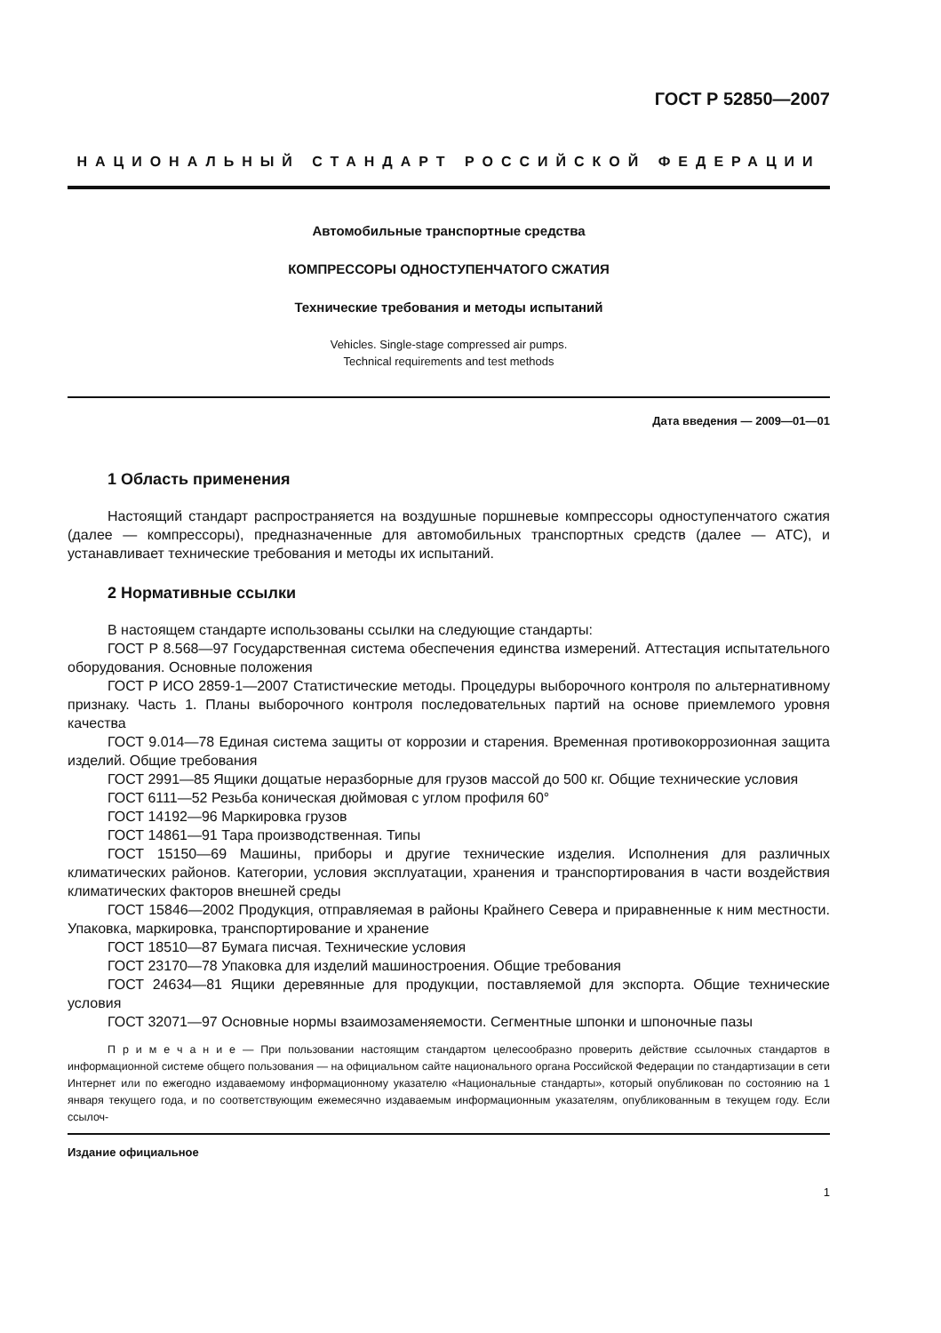ГОСТ Р 52850—2007
НАЦИОНАЛЬНЫЙ СТАНДАРТ РОССИЙСКОЙ ФЕДЕРАЦИИ
Автомобильные транспортные средства
КОМПРЕССОРЫ ОДНОСТУПЕНЧАТОГО СЖАТИЯ
Технические требования и методы испытаний
Vehicles. Single-stage compressed air pumps.
Technical requirements and test methods
Дата введения — 2009—01—01
1 Область применения
Настоящий стандарт распространяется на воздушные поршневые компрессоры одноступенчатого сжатия (далее — компрессоры), предназначенные для автомобильных транспортных средств (далее — АТС), и устанавливает технические требования и методы их испытаний.
2 Нормативные ссылки
В настоящем стандарте использованы ссылки на следующие стандарты:
ГОСТ Р 8.568—97 Государственная система обеспечения единства измерений. Аттестация испытательного оборудования. Основные положения
ГОСТ Р ИСО 2859-1—2007 Статистические методы. Процедуры выборочного контроля по альтернативному признаку. Часть 1. Планы выборочного контроля последовательных партий на основе приемлемого уровня качества
ГОСТ 9.014—78 Единая система защиты от коррозии и старения. Временная противокоррозионная защита изделий. Общие требования
ГОСТ 2991—85 Ящики дощатые неразборные для грузов массой до 500 кг. Общие технические условия
ГОСТ 6111—52 Резьба коническая дюймовая с углом профиля 60°
ГОСТ 14192—96 Маркировка грузов
ГОСТ 14861—91 Тара производственная. Типы
ГОСТ 15150—69 Машины, приборы и другие технические изделия. Исполнения для различных климатических районов. Категории, условия эксплуатации, хранения и транспортирования в части воздействия климатических факторов внешней среды
ГОСТ 15846—2002 Продукция, отправляемая в районы Крайнего Севера и приравненные к ним местности. Упаковка, маркировка, транспортирование и хранение
ГОСТ 18510—87 Бумага писчая. Технические условия
ГОСТ 23170—78 Упаковка для изделий машиностроения. Общие требования
ГОСТ 24634—81 Ящики деревянные для продукции, поставляемой для экспорта. Общие технические условия
ГОСТ 32071—97 Основные нормы взаимозаменяемости. Сегментные шпонки и шпоночные пазы
П р и м е ч а н и е — При пользовании настоящим стандартом целесообразно проверить действие ссылочных стандартов в информационной системе общего пользования — на официальном сайте национального органа Российской Федерации по стандартизации в сети Интернет или по ежегодно издаваемому информационному указателю «Национальные стандарты», который опубликован по состоянию на 1 января текущего года, и по соответствующим ежемесячно издаваемым информационным указателям, опубликованным в текущем году. Если ссылоч-
Издание официальное
1